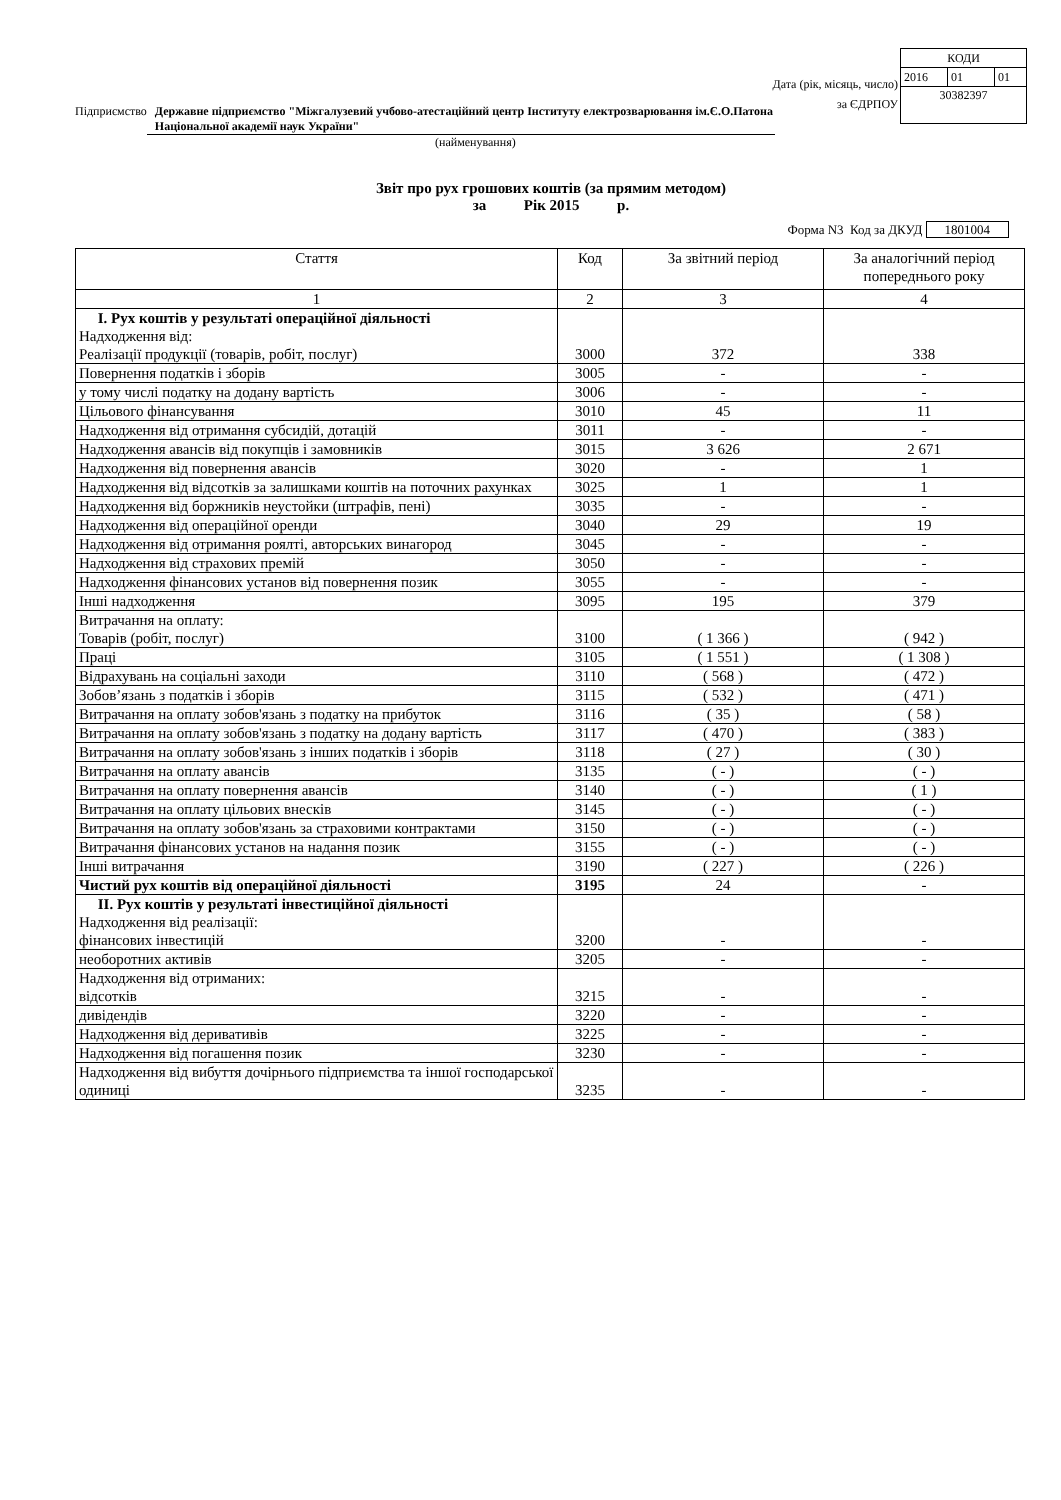Дата (рік, місяць, число)
за ЄДРПОУ
| КОДИ | | |
| 2016 | 01 | 01 |
| 30382397 | | |
Підприємство Державне підприємство "Міжгалузевий учбово-атестаційний центр Інституту електрозварювання ім.Є.О.Патона Національної академії наук України"
(найменування)
Звіт про рух грошових коштів (за прямим методом)
за Рік 2015 р.
Форма N3 Код за ДКУД 1801004
| Стаття | Код | За звітний період | За аналогічний період попереднього року |
| --- | --- | --- | --- |
| 1 | 2 | 3 | 4 |
| І. Рух коштів у результаті операційної діяльності Надходження від: Реалізації продукції (товарів, робіт, послуг) | 3000 | 372 | 338 |
| Повернення податків і зборів | 3005 | - | - |
| у тому числі податку на додану вартість | 3006 | - | - |
| Цільового фінансування | 3010 | 45 | 11 |
| Надходження від отримання субсидій, дотацій | 3011 | - | - |
| Надходження авансів від покупців і замовників | 3015 | 3 626 | 2 671 |
| Надходження від повернення авансів | 3020 | - | 1 |
| Надходження від відсотків за залишками коштів на поточних рахунках | 3025 | 1 | 1 |
| Надходження від боржників неустойки (штрафів, пені) | 3035 | - | - |
| Надходження від операційної оренди | 3040 | 29 | 19 |
| Надходження від отримання роялті, авторських винагород | 3045 | - | - |
| Надходження від страхових премій | 3050 | - | - |
| Надходження фінансових установ від повернення позик | 3055 | - | - |
| Інші надходження | 3095 | 195 | 379 |
| Витрачання на оплату: Товарів (робіт, послуг) | 3100 | ( 1 366 ) | ( 942 ) |
| Праці | 3105 | ( 1 551 ) | ( 1 308 ) |
| Відрахувань на соціальні заходи | 3110 | ( 568 ) | ( 472 ) |
| Зобов’язань з податків і зборів | 3115 | ( 532 ) | ( 471 ) |
| Витрачання на оплату зобов'язань з податку на прибуток | 3116 | ( 35 ) | ( 58 ) |
| Витрачання на оплату зобов'язань з податку на додану вартість | 3117 | ( 470 ) | ( 383 ) |
| Витрачання на оплату зобов'язань з інших податків і зборів | 3118 | ( 27 ) | ( 30 ) |
| Витрачання на оплату авансів | 3135 | ( - ) | ( - ) |
| Витрачання на оплату повернення авансів | 3140 | ( - ) | ( 1 ) |
| Витрачання на оплату цільових внесків | 3145 | ( - ) | ( - ) |
| Витрачання на оплату зобов'язань за страховими контрактами | 3150 | ( - ) | ( - ) |
| Витрачання фінансових установ на надання позик | 3155 | ( - ) | ( - ) |
| Інші витрачання | 3190 | ( 227 ) | ( 226 ) |
| Чистий рух коштів від операційної діяльності | 3195 | 24 | - |
| ІІ. Рух коштів у результаті інвестиційної діяльності Надходження від реалізації: фінансових інвестицій | 3200 | - | - |
| необоротних активів | 3205 | - | - |
| Надходження від отриманих: відсотків | 3215 | - | - |
| дивідендів | 3220 | - | - |
| Надходження від деривативів | 3225 | - | - |
| Надходження від погашення позик | 3230 | - | - |
| Надходження від вибуття дочірнього підприємства та іншої господарської одиниці | 3235 | - | - |